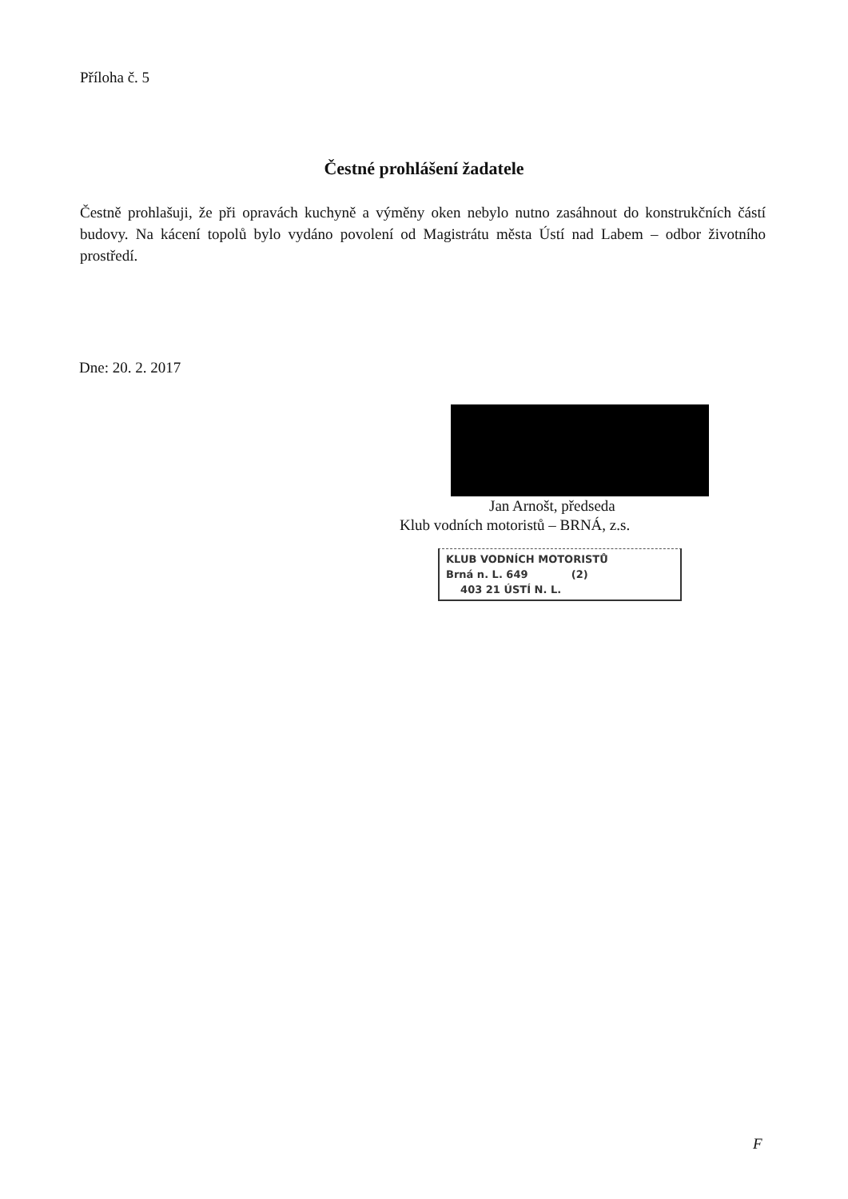Příloha č. 5
Čestné prohlášení žadatele
Čestně prohlašuji, že při opravách kuchyně a výměny oken nebylo nutno zasáhnout do konstrukčních částí budovy. Na kácení topolů bylo vydáno povolení od Magistrátu města Ústí nad Labem – odbor životního prostředí.
Dne: 20. 2. 2017
Jan Arnošt, předseda
Klub vodních motoristů – BRNÁ, z.s.
KLUB VODNÍCH MOTORISTŮ
Brná n. L. 649 (2)
403 21 ÚSTÍ N. L.
F